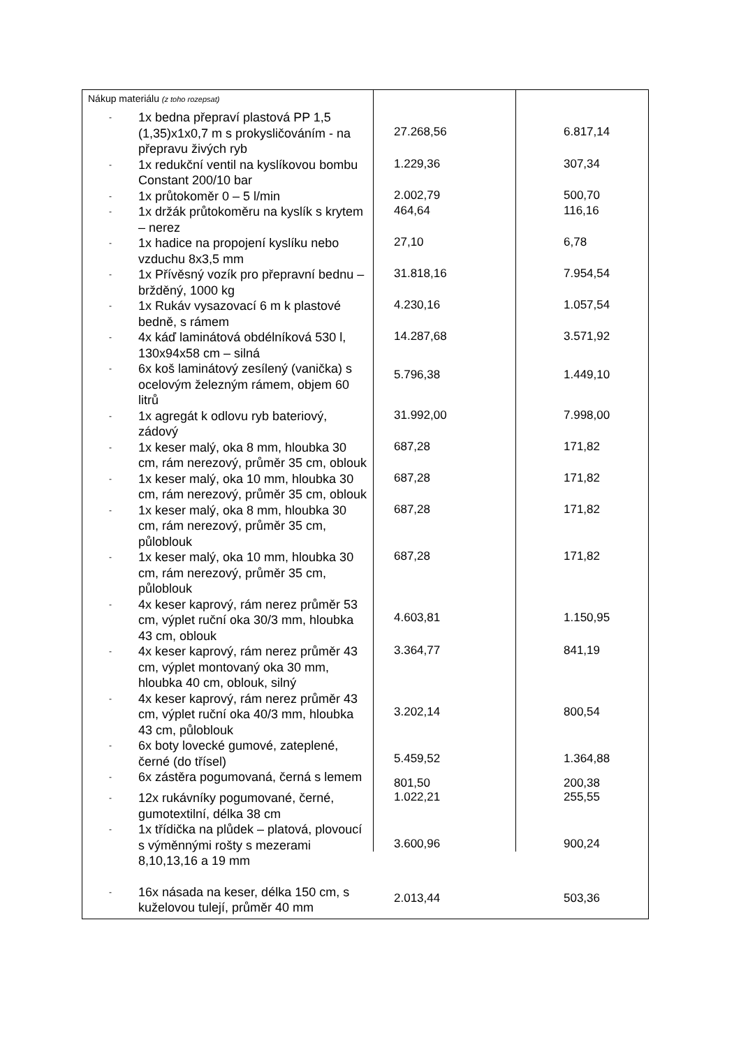| Nákup materiálu (z toho rozepsat) |
| - 1x bedna přepraví plastová PP 1,5 (1,35)x1x0,7 m s prokysličováním - na přepravu živých ryb 27.268,56 6.817,14 - 1x redukční ventil na kyslíkovou bombu Constant 200/10 bar 1.229,36 307,34 - 1x průtokoměr 0 – 5 l/min 2.002,79 500,70 - 1x držák průtokoměru na kyslík s krytem – nerez 464,64 116,16 - 1x hadice na propojení kyslíku nebo vzduchu 8x3,5 mm 27,10 6,78 - 1x Přívěsný vozík pro přepravní bednu – bržděný, 1000 kg 31.818,16 7.954,54 - 1x Rukáv vysazovací 6 m k plastové bedně, s rámem 4.230,16 1.057,54 - 4x káď laminátová obdélníková 530 l, 130x94x58 cm – silná 14.287,68 3.571,92 - 6x koš laminátový zesílený (vanička) s ocelovým železným rámem, objem 60 litrů 5.796,38 1.449,10 - 1x agregát k odlovu ryb bateriový, zádový 31.992,00 7.998,00 - 1x keser malý, oka 8 mm, hloubka 30 cm, rám nerezový, průměr 35 cm, oblouk 687,28 171,82 - 1x keser malý, oka 10 mm, hloubka 30 cm, rám nerezový, průměr 35 cm, oblouk 687,28 171,82 - 1x keser malý, oka 8 mm, hloubka 30 cm, rám nerezový, průměr 35 cm, půloblouk 687,28 171,82 - 1x keser malý, oka 10 mm, hloubka 30 cm, rám nerezový, průměr 35 cm, půloblouk 687,28 171,82 - 4x keser kaprový, rám nerez průměr 53 cm, výplet ruční oka 30/3 mm, hloubka 43 cm, oblouk 4.603,81 1.150,95 - 4x keser kaprový, rám nerez průměr 43 cm, výplet montovaný oka 30 mm, hloubka 40 cm, oblouk, silný 3.364,77 841,19 - 4x keser kaprový, rám nerez průměr 43 cm, výplet ruční oka 40/3 mm, hloubka 43 cm, půloblouk 3.202,14 800,54 - 6x boty lovecké gumové, zateplené, černé (do třísel) 5.459,52 1.364,88 - 6x zástěra pogumovaná, černá s lemem 801,50 200,38 - 12x rukávníky pogumované, černé, gumotextilní, délka 38 cm 1.022,21 255,55 - 1x třídička na plůdek – platová, plovoucí s výměnnými rošty s mezerami 8,10,13,16 a 19 mm 3.600,96 900,24 - 16x násada na keser, délka 150 cm, s kuželovou tulejí, průměr 40 mm 2.013,44 503,36 |